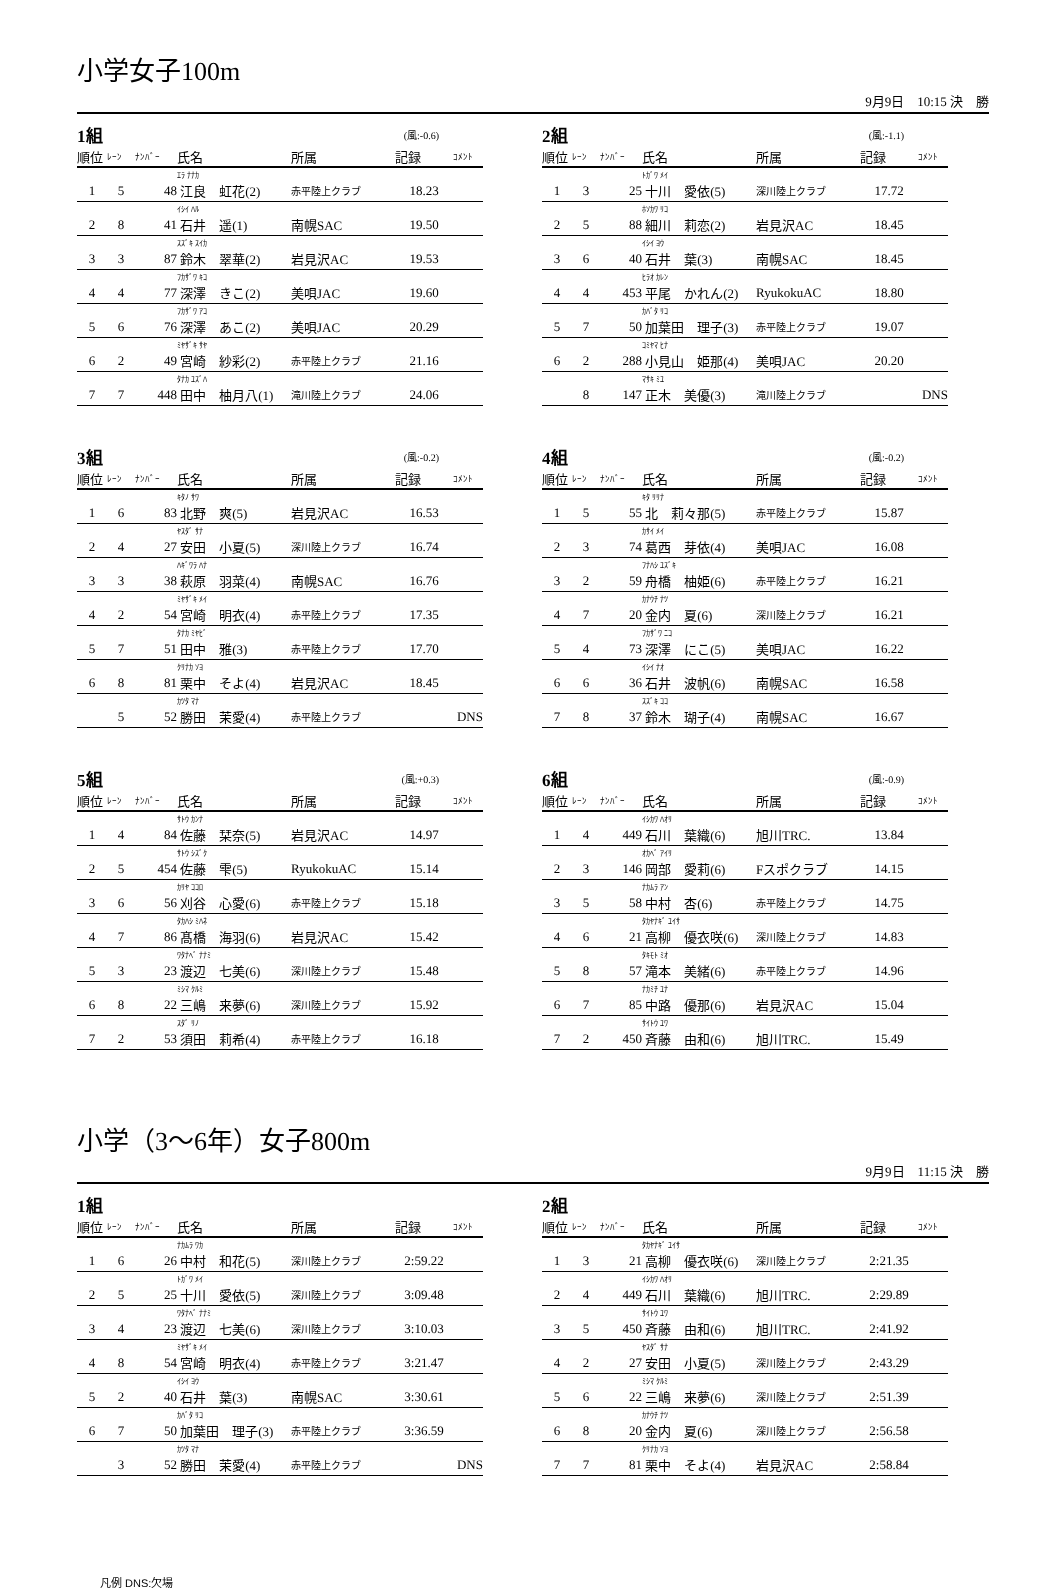小学女子100m
9月9日　10:15 決　勝
| 1組 | | | | | (風:-0.6) | |
| 順位 | ﾚｰﾝ | ﾅﾝﾊﾞｰ | 氏名 | 所属 | 記録 | ｺﾒﾝﾄ |
| | | | ｴﾗ ﾅﾅｶ | | | |
| 1 | 5 | 48 | 江良 虹花(2) | 赤平陸上クラブ | 18.23 | |
| | | | ｲｼｲ ﾊﾙ | | | |
| 2 | 8 | 41 | 石井 遥(1) | 南幌SAC | 19.50 | |
| | | | ｽｽﾞｷ ｽｲｶ | | | |
| 3 | 3 | 87 | 鈴木 翠華(2) | 岩見沢AC | 19.53 | |
| | | | ﾌｶｻﾞﾜ ｷｺ | | | |
| 4 | 4 | 77 | 深澤 きこ(2) | 美唄JAC | 19.60 | |
| | | | ﾌｶｻﾞﾜ ｱｺ | | | |
| 5 | 6 | 76 | 深澤 あこ(2) | 美唄JAC | 20.29 | |
| | | | ﾐﾔｻﾞｷ ｻﾔ | | | |
| 6 | 2 | 49 | 宮崎 紗彩(2) | 赤平陸上クラブ | 21.16 | |
| | | | ﾀﾅｶ ﾕｽﾞﾊ | | | |
| 7 | 7 | 448 | 田中 柚月八(1) | 滝川陸上クラブ | 24.06 | |
| 2組 | | | | | (風:-1.1) | |
| 順位 | ﾚｰﾝ | ﾅﾝﾊﾞｰ | 氏名 | 所属 | 記録 | ｺﾒﾝﾄ |
| | | | ﾄｶﾞﾜ ﾒｲ | | | |
| 1 | 3 | 25 | 十川 愛依(5) | 深川陸上クラブ | 17.72 | |
| | | | ﾎｿｶﾜ ﾘｺ | | | |
| 2 | 5 | 88 | 細川 莉恋(2) | 岩見沢AC | 18.45 | |
| | | | ｲｼｲ ﾖｳ | | | |
| 3 | 6 | 40 | 石井 葉(3) | 南幌SAC | 18.45 | |
| | | | ﾋﾗｵ ｶﾚﾝ | | | |
| 4 | 4 | 453 | 平尾 かれん(2) | RyukokuAC | 18.80 | |
| | | | ｶﾊﾞﾀ ﾘｺ | | | |
| 5 | 7 | 50 | 加葉田 理子(3) | 赤平陸上クラブ | 19.07 | |
| | | | ｺﾐﾔﾏ ﾋﾅ | | | |
| 6 | 2 | 288 | 小見山 姫那(4) | 美唄JAC | 20.20 | |
| | | | ﾏｻｷ ﾐﾕ | | | |
| | 8 | 147 | 正木 美優(3) | 滝川陸上クラブ | | DNS |
| 3組 | | | | | (風:-0.2) | |
| 順位 | ﾚｰﾝ | ﾅﾝﾊﾞｰ | 氏名 | 所属 | 記録 | ｺﾒﾝﾄ |
| | | | ｷﾀﾉ ｻﾜ | | | |
| 1 | 6 | 83 | 北野 爽(5) | 岩見沢AC | 16.53 | |
| | | | ﾔｽﾀﾞ ｻﾅ | | | |
| 2 | 4 | 27 | 安田 小夏(5) | 深川陸上クラブ | 16.74 | |
| | | | ﾊｷﾞﾜﾗ ﾊﾅ | | | |
| 3 | 3 | 38 | 萩原 羽菜(4) | 南幌SAC | 16.76 | |
| | | | ﾐﾔｻﾞｷ ﾒｲ | | | |
| 4 | 2 | 54 | 宮崎 明衣(4) | 赤平陸上クラブ | 17.35 | |
| | | | ﾀﾅｶ ﾐﾔﾋﾞ | | | |
| 5 | 7 | 51 | 田中 雅(3) | 赤平陸上クラブ | 17.70 | |
| | | | ｸﾘﾅｶ ｿﾖ | | | |
| 6 | 8 | 81 | 栗中 そよ(4) | 岩見沢AC | 18.45 | |
| | | | ｶﾂﾀ ﾏﾅ | | | |
| | 5 | 52 | 勝田 茉愛(4) | 赤平陸上クラブ | | DNS |
| 4組 | | | | | (風:-0.2) | |
| 順位 | ﾚｰﾝ | ﾅﾝﾊﾞｰ | 氏名 | 所属 | 記録 | ｺﾒﾝﾄ |
| | | | ｷﾀ ﾘﾘﾅ | | | |
| 1 | 5 | 55 | 北 莉々那(5) | 赤平陸上クラブ | 15.87 | |
| | | | ｶｻｲ ﾒｲ | | | |
| 2 | 3 | 74 | 葛西 芽依(4) | 美唄JAC | 16.08 | |
| | | | ﾌﾅﾊｼ ﾕｽﾞｷ | | | |
| 3 | 2 | 59 | 舟橋 柚姫(6) | 赤平陸上クラブ | 16.21 | |
| | | | ｶﾅｳﾁ ﾅﾂ | | | |
| 4 | 7 | 20 | 金内 夏(6) | 深川陸上クラブ | 16.21 | |
| | | | ﾌｶｻﾞﾜ ﾆｺ | | | |
| 5 | 4 | 73 | 深澤 にこ(5) | 美唄JAC | 16.22 | |
| | | | ｲｼｲ ﾅｵ | | | |
| 6 | 6 | 36 | 石井 波帆(6) | 南幌SAC | 16.58 | |
| | | | ｽｽﾞｷ ｺｺ | | | |
| 7 | 8 | 37 | 鈴木 瑚子(4) | 南幌SAC | 16.67 | |
| 5組 | | | | | (風:+0.3) | |
| 順位 | ﾚｰﾝ | ﾅﾝﾊﾞｰ | 氏名 | 所属 | 記録 | ｺﾒﾝﾄ |
| | | | ｻﾄｳ ｶﾝﾅ | | | |
| 1 | 4 | 84 | 佐藤 栞奈(5) | 岩見沢AC | 14.97 | |
| | | | ｻﾄｳ ｼｽﾞｸ | | | |
| 2 | 5 | 454 | 佐藤 雫(5) | RyukokuAC | 15.14 | |
| | | | ｶﾘﾔ ｺｺﾛ | | | |
| 3 | 6 | 56 | 刈谷 心愛(6) | 赤平陸上クラブ | 15.18 | |
| | | | ﾀｶﾊｼ ﾐﾊﾈ | | | |
| 4 | 7 | 86 | 髙橋 海羽(6) | 岩見沢AC | 15.42 | |
| | | | ﾜﾀﾅﾍﾞ ﾅﾅﾐ | | | |
| 5 | 3 | 23 | 渡辺 七美(6) | 深川陸上クラブ | 15.48 | |
| | | | ﾐｼﾏ ｸﾙﾐ | | | |
| 6 | 8 | 22 | 三嶋 来夢(6) | 深川陸上クラブ | 15.92 | |
| | | | ｽﾀﾞ ﾘﾉ | | | |
| 7 | 2 | 53 | 須田 莉希(4) | 赤平陸上クラブ | 16.18 | |
| 6組 | | | | | (風:-0.9) | |
| 順位 | ﾚｰﾝ | ﾅﾝﾊﾞｰ | 氏名 | 所属 | 記録 | ｺﾒﾝﾄ |
| | | | ｲｼｶﾜ ﾊｵﾘ | | | |
| 1 | 4 | 449 | 石川 葉織(6) | 旭川TRC. | 13.84 | |
| | | | ｵｶﾍﾞ ｱｲﾘ | | | |
| 2 | 3 | 146 | 岡部 愛莉(6) | Fスポクラブ | 14.15 | |
| | | | ﾅｶﾑﾗ ｱﾝ | | | |
| 3 | 5 | 58 | 中村 杏(6) | 赤平陸上クラブ | 14.75 | |
| | | | ﾀｶﾔﾅｷﾞ ﾕｲｻ | | | |
| 4 | 6 | 21 | 高柳 優衣咲(6) | 深川陸上クラブ | 14.83 | |
| | | | ﾀｷﾓﾄ ﾐｵ | | | |
| 5 | 8 | 57 | 滝本 美緒(6) | 赤平陸上クラブ | 14.96 | |
| | | | ﾅｶﾐﾁ ﾕﾅ | | | |
| 6 | 7 | 85 | 中路 優那(6) | 岩見沢AC | 15.04 | |
| | | | ｻｲﾄｳ ﾕﾜ | | | |
| 7 | 2 | 450 | 斉藤 由和(6) | 旭川TRC. | 15.49 | |
小学（3～6年）女子800m
9月9日　11:15 決　勝
| 1組 | | | | | | |
| 順位 | ﾚｰﾝ | ﾅﾝﾊﾞｰ | 氏名 | 所属 | 記録 | ｺﾒﾝﾄ |
| | | | ﾅｶﾑﾗ ﾜｶ | | | |
| 1 | 6 | 26 | 中村 和花(5) | 深川陸上クラブ | 2:59.22 | |
| | | | ﾄｶﾞﾜ ﾒｲ | | | |
| 2 | 5 | 25 | 十川 愛依(5) | 深川陸上クラブ | 3:09.48 | |
| | | | ﾜﾀﾅﾍﾞ ﾅﾅﾐ | | | |
| 3 | 4 | 23 | 渡辺 七美(6) | 深川陸上クラブ | 3:10.03 | |
| | | | ﾐﾔｻﾞｷ ﾒｲ | | | |
| 4 | 8 | 54 | 宮崎 明衣(4) | 赤平陸上クラブ | 3:21.47 | |
| | | | ｲｼｲ ﾖｳ | | | |
| 5 | 2 | 40 | 石井 葉(3) | 南幌SAC | 3:30.61 | |
| | | | ｶﾊﾞﾀ ﾘｺ | | | |
| 6 | 7 | 50 | 加葉田 理子(3) | 赤平陸上クラブ | 3:36.59 | |
| | | | ｶﾂﾀ ﾏﾅ | | | |
| | 3 | 52 | 勝田 茉愛(4) | 赤平陸上クラブ | | DNS |
| 2組 | | | | | | |
| 順位 | ﾚｰﾝ | ﾅﾝﾊﾞｰ | 氏名 | 所属 | 記録 | ｺﾒﾝﾄ |
| | | | ﾀｶﾔﾅｷﾞ ﾕｲｻ | | | |
| 1 | 3 | 21 | 高柳 優衣咲(6) | 深川陸上クラブ | 2:21.35 | |
| | | | ｲｼｶﾜ ﾊｵﾘ | | | |
| 2 | 4 | 449 | 石川 葉織(6) | 旭川TRC. | 2:29.89 | |
| | | | ｻｲﾄｳ ﾕﾜ | | | |
| 3 | 5 | 450 | 斉藤 由和(6) | 旭川TRC. | 2:41.92 | |
| | | | ﾔｽﾀﾞ ｻﾅ | | | |
| 4 | 2 | 27 | 安田 小夏(5) | 深川陸上クラブ | 2:43.29 | |
| | | | ﾐｼﾏ ｸﾙﾐ | | | |
| 5 | 6 | 22 | 三嶋 来夢(6) | 深川陸上クラブ | 2:51.39 | |
| | | | ｶﾅｳﾁ ﾅﾂ | | | |
| 6 | 8 | 20 | 金内 夏(6) | 深川陸上クラブ | 2:56.58 | |
| | | | ｸﾘﾅｶ ｿﾖ | | | |
| 7 | 7 | 81 | 栗中 そよ(4) | 岩見沢AC | 2:58.84 | |
凡例 DNS:欠場